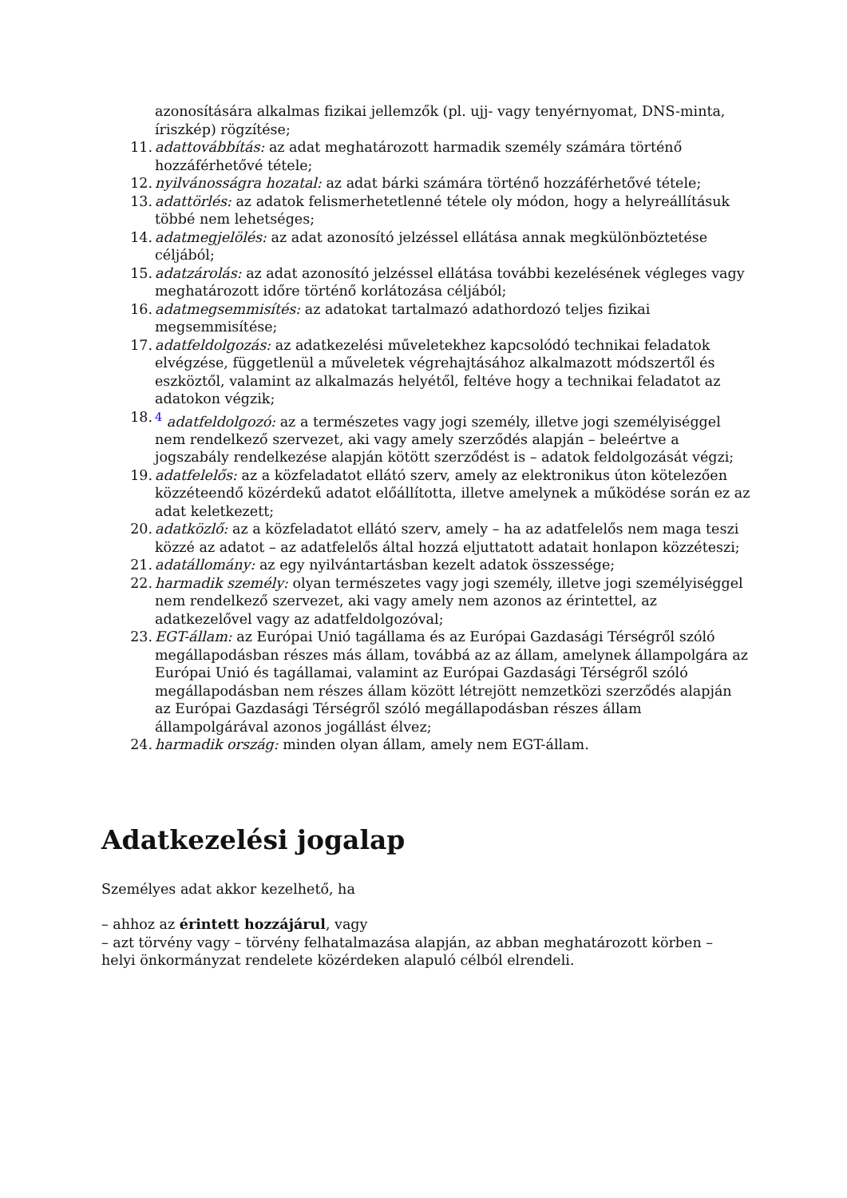azonosítására alkalmas fizikai jellemzők (pl. ujj- vagy tenyérnyomat, DNS-minta, íriszkép) rögzítése;
11. adattovábbítás: az adat meghatározott harmadik személy számára történő hozzáférhetővé tétele;
12. nyilvánosságra hozatal: az adat bárki számára történő hozzáférhetővé tétele;
13. adattörlés: az adatok felismerhetetlenné tétele oly módon, hogy a helyreállításuk többé nem lehetséges;
14. adatmegjelölés: az adat azonosító jelzéssel ellátása annak megkülönböztetése céljából;
15. adatzárolás: az adat azonosító jelzéssel ellátása további kezelésének végleges vagy meghatározott időre történő korlátozása céljából;
16. adatmegsemmisítés: az adatokat tartalmazó adathordozó teljes fizikai megsemmisítése;
17. adatfeldolgozás: az adatkezelési műveletekhez kapcsolódó technikai feladatok elvégzése, függetlenül a műveletek végrehajtásához alkalmazott módszertől és eszköztől, valamint az alkalmazás helyétől, feltéve hogy a technikai feladatot az adatokon végzik;
18. <sup>4</sup> adatfeldolgozó: az a természetes vagy jogi személy, illetve jogi személyiséggel nem rendelkező szervezet, aki vagy amely szerződés alapján – beleértve a jogszabály rendelkezése alapján kötött szerződést is – adatok feldolgozását végzi;
19. adatfelelős: az a közfeladatot ellátó szerv, amely az elektronikus úton kötelezően közzéteendő közérdekű adatot előállította, illetve amelynek a működése során ez az adat keletkezett;
20. adatközlő: az a közfeladatot ellátó szerv, amely – ha az adatfelelős nem maga teszi közzé az adatot – az adatfelelős által hozzá eljuttatott adatait honlapon közzéteszi;
21. adatállomány: az egy nyilvántartásban kezelt adatok összessége;
22. harmadik személy: olyan természetes vagy jogi személy, illetve jogi személyiséggel nem rendelkező szervezet, aki vagy amely nem azonos az érintettel, az adatkezelővel vagy az adatfeldolgozóval;
23. EGT-állam: az Európai Unió tagállama és az Európai Gazdasági Térségről szóló megállapodásban részes más állam, továbbá az az állam, amelynek állampolgára az Európai Unió és tagállamai, valamint az Európai Gazdasági Térségről szóló megállapodásban nem részes állam között létrejött nemzetközi szerződés alapján az Európai Gazdasági Térségről szóló megállapodásban részes állam állampolgárával azonos jogállást élvez;
24. harmadik ország: minden olyan állam, amely nem EGT-állam.
Adatkezelési jogalap
Személyes adat akkor kezelhető, ha
– ahhoz az érintett hozzájárul, vagy
– azt törvény vagy – törvény felhatalmazása alapján, az abban meghatározott körben – helyi önkormányzat rendelete közérdeken alapuló célból elrendeli.